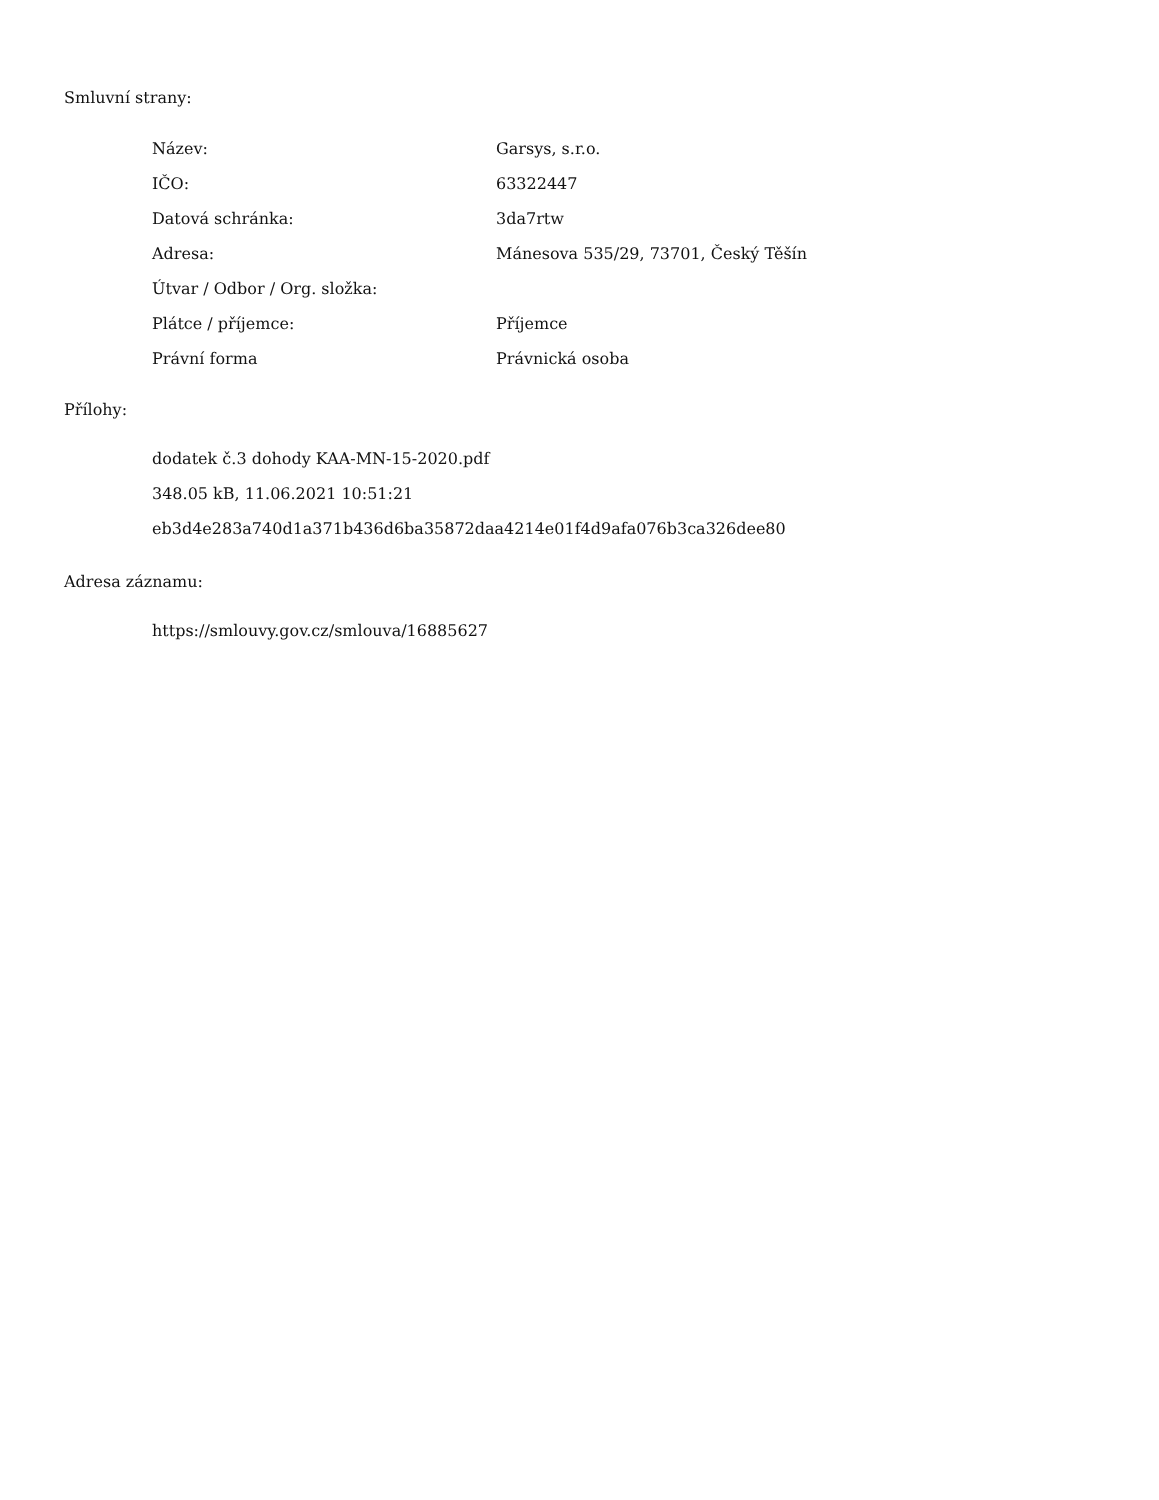Smluvní strany:
| Název: | Garsys, s.r.o. |
| IČO: | 63322447 |
| Datová schránka: | 3da7rtw |
| Adresa: | Mánesova 535/29, 73701, Český Těšín |
| Útvar / Odbor / Org. složka: | |
| Plátce / příjemce: | Příjemce |
| Právní forma | Právnická osoba |
Přílohy:
| dodatek č.3 dohody KAA-MN-15-2020.pdf |
| 348.05 kB, 11.06.2021 10:51:21 |
| eb3d4e283a740d1a371b436d6ba35872daa4214e01f4d9afa076b3ca326dee80 |
Adresa záznamu:
| https://smlouvy.gov.cz/smlouva/16885627 |